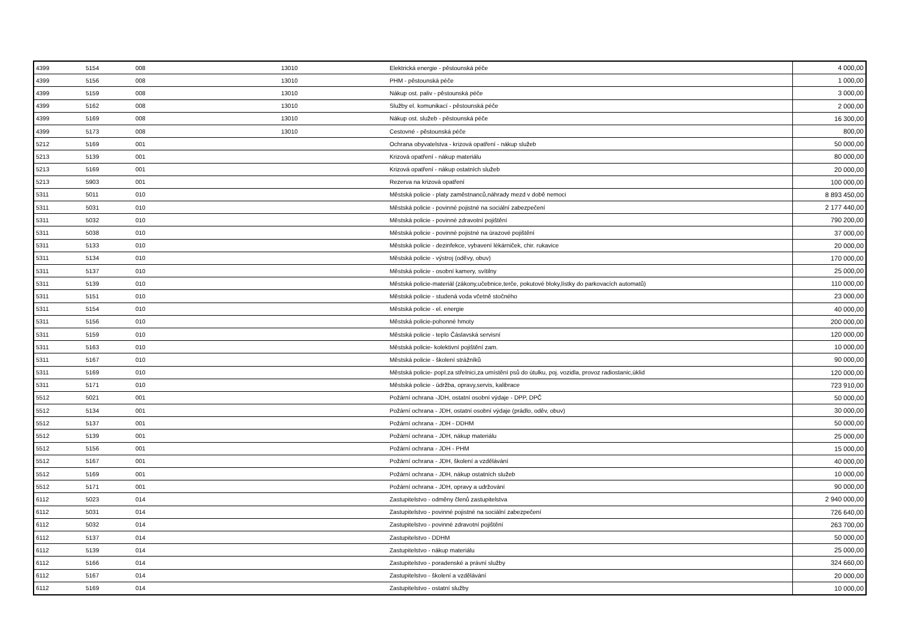| 4399 | 5154 | 008 | 13010 | Elektrická energie - pěstounská péče | 4 000,00 |
| 4399 | 5156 | 008 | 13010 | PHM - pěstounská péče | 1 000,00 |
| 4399 | 5159 | 008 | 13010 | Nákup ost. paliv - pěstounská péče | 3 000,00 |
| 4399 | 5162 | 008 | 13010 | Služby el. komunikací - pěstounská péče | 2 000,00 |
| 4399 | 5169 | 008 | 13010 | Nákup ost. služeb - pěstounská péče | 16 300,00 |
| 4399 | 5173 | 008 | 13010 | Cestovné - pěstounská péče | 800,00 |
| 5212 | 5169 | 001 | | Ochrana obyvatelstva - krizová opatření - nákup služeb | 50 000,00 |
| 5213 | 5139 | 001 | | Krizová opatření - nákup materiálu | 80 000,00 |
| 5213 | 5169 | 001 | | Krizová opatření - nákup ostatních služeb | 20 000,00 |
| 5213 | 5903 | 001 | | Rezerva na krizová opatření | 100 000,00 |
| 5311 | 5011 | 010 | | Městská policie - platy zaměstnanců,náhrady mezd v době nemoci | 8 893 450,00 |
| 5311 | 5031 | 010 | | Městská policie - povinné pojistné na sociální zabezpečení | 2 177 440,00 |
| 5311 | 5032 | 010 | | Městská policie - povinné zdravotní pojištění | 790 200,00 |
| 5311 | 5038 | 010 | | Městská policie - povinné pojistné na úrazové pojištění | 37 000,00 |
| 5311 | 5133 | 010 | | Městská policie - dezinfekce, vybavení lékárniček, chir. rukavice | 20 000,00 |
| 5311 | 5134 | 010 | | Městská policie - výstroj (oděvy, obuv) | 170 000,00 |
| 5311 | 5137 | 010 | | Městská policie - osobní kamery, svítilny | 25 000,00 |
| 5311 | 5139 | 010 | | Městská policie-materiál (zákony,učebnice,terče, pokutové bloky,lístky do parkovacích automatů) | 110 000,00 |
| 5311 | 5151 | 010 | | Městská policie - studená voda včetně stočného | 23 000,00 |
| 5311 | 5154 | 010 | | Městská policie - el. energie | 40 000,00 |
| 5311 | 5156 | 010 | | Městská policie-pohonné hmoty | 200 000,00 |
| 5311 | 5159 | 010 | | Městská policie - teplo Čáslavská servisní | 120 000,00 |
| 5311 | 5163 | 010 | | Městská policie- kolektivní pojištění zam. | 10 000,00 |
| 5311 | 5167 | 010 | | Městská policie - školení strážníků | 90 000,00 |
| 5311 | 5169 | 010 | | Městská policie- popl.za střelnici,za umístění psů do útulku, poj. vozidla, provoz radiostanic,úklid | 120 000,00 |
| 5311 | 5171 | 010 | | Městská policie - údržba, opravy,servis, kalibrace | 723 910,00 |
| 5512 | 5021 | 001 | | Požární ochrana -JDH, ostatní osobní výdaje - DPP, DPČ | 50 000,00 |
| 5512 | 5134 | 001 | | Požární ochrana - JDH, ostatní osobní výdaje (prádlo, oděv, obuv) | 30 000,00 |
| 5512 | 5137 | 001 | | Požární ochrana - JDH - DDHM | 50 000,00 |
| 5512 | 5139 | 001 | | Požární ochrana - JDH, nákup materiálu | 25 000,00 |
| 5512 | 5156 | 001 | | Požární ochrana - JDH - PHM | 15 000,00 |
| 5512 | 5167 | 001 | | Požární ochrana - JDH, školení a vzdělávání | 40 000,00 |
| 5512 | 5169 | 001 | | Požární ochrana - JDH, nákup ostatních služeb | 10 000,00 |
| 5512 | 5171 | 001 | | Požární ochrana - JDH, opravy a udržování | 90 000,00 |
| 6112 | 5023 | 014 | | Zastupitelstvo - odměny členů zastupitelstva | 2 940 000,00 |
| 6112 | 5031 | 014 | | Zastupitelstvo - povinné pojistné na sociální zabezpečení | 726 640,00 |
| 6112 | 5032 | 014 | | Zastupitelstvo - povinné zdravotní pojištění | 263 700,00 |
| 6112 | 5137 | 014 | | Zastupitelstvo - DDHM | 50 000,00 |
| 6112 | 5139 | 014 | | Zastupitelstvo - nákup materiálu | 25 000,00 |
| 6112 | 5166 | 014 | | Zastupitelstvo - poradenské a právní služby | 324 660,00 |
| 6112 | 5167 | 014 | | Zastupitelstvo - školení a vzdělávání | 20 000,00 |
| 6112 | 5169 | 014 | | Zastupitelstvo - ostatní služby | 10 000,00 |